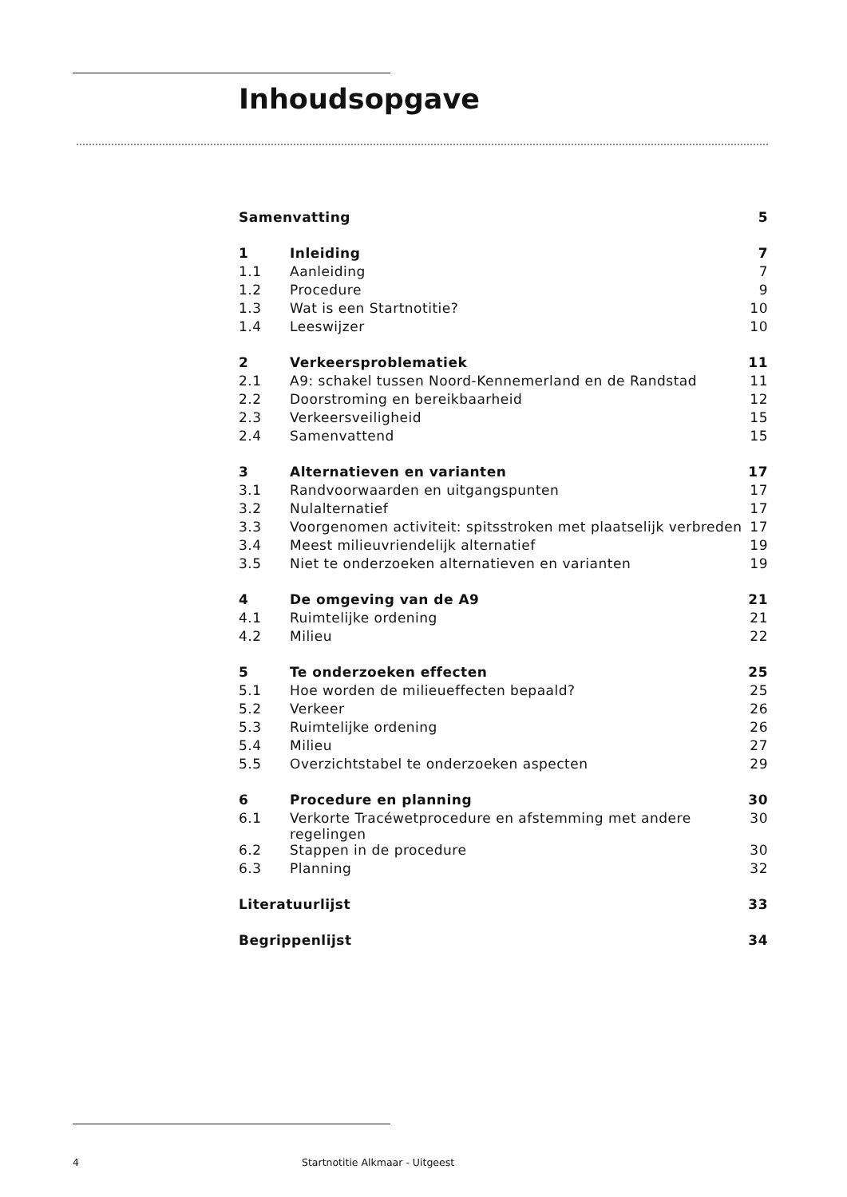Inhoudsopgave
| Samenvatting | | 5 |
| 1 | Inleiding | 7 |
| 1.1 | Aanleiding | 7 |
| 1.2 | Procedure | 9 |
| 1.3 | Wat is een Startnotitie? | 10 |
| 1.4 | Leeswijzer | 10 |
| 2 | Verkeersproblematiek | 11 |
| 2.1 | A9: schakel tussen Noord-Kennemerland en de Randstad | 11 |
| 2.2 | Doorstroming en bereikbaarheid | 12 |
| 2.3 | Verkeersveiligheid | 15 |
| 2.4 | Samenvattend | 15 |
| 3 | Alternatieven en varianten | 17 |
| 3.1 | Randvoorwaarden en uitgangspunten | 17 |
| 3.2 | Nulalternatief | 17 |
| 3.3 | Voorgenomen activiteit: spitsstroken met plaatselijk verbreden | 17 |
| 3.4 | Meest milieuvriendelijk alternatief | 19 |
| 3.5 | Niet te onderzoeken alternatieven en varianten | 19 |
| 4 | De omgeving van de A9 | 21 |
| 4.1 | Ruimtelijke ordening | 21 |
| 4.2 | Milieu | 22 |
| 5 | Te onderzoeken effecten | 25 |
| 5.1 | Hoe worden de milieueffecten bepaald? | 25 |
| 5.2 | Verkeer | 26 |
| 5.3 | Ruimtelijke ordening | 26 |
| 5.4 | Milieu | 27 |
| 5.5 | Overzichtstabel te onderzoeken aspecten | 29 |
| 6 | Procedure en planning | 30 |
| 6.1 | Verkorte Tracéwetprocedure en afstemming met andere regelingen | 30 |
| 6.2 | Stappen in de procedure | 30 |
| 6.3 | Planning | 32 |
| Literatuurlijst | | 33 |
| Begrippenlijst | | 34 |
4
Startnotitie Alkmaar - Uitgeest